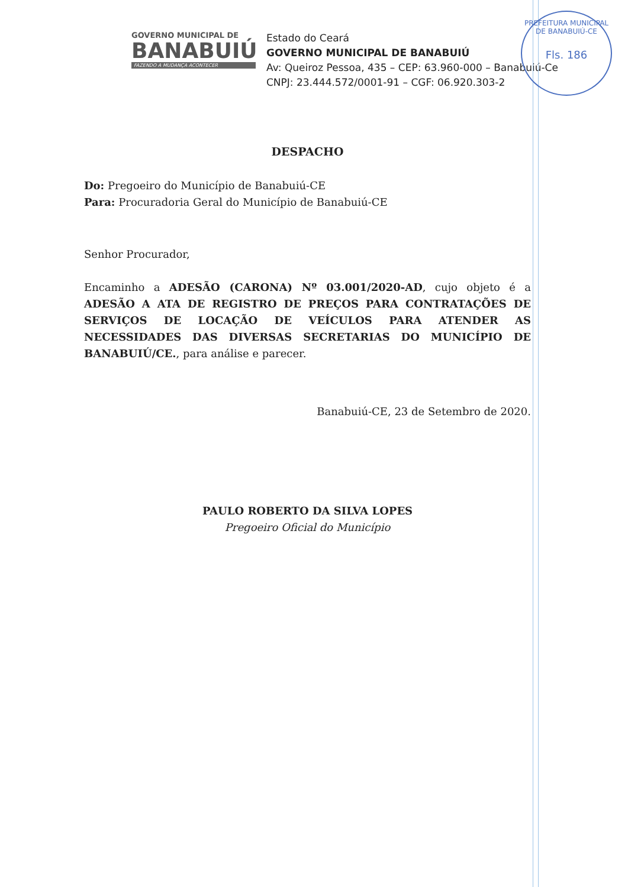PREFEITURA MUNICIPAL DE BANABUIÚ-CE
Fls. 186
GOVERNO MUNICIPAL DE
BANABUIÚ
FAZENDO A MUDANÇA ACONTECER
Estado do Ceará
GOVERNO MUNICIPAL DE BANABUIÚ
Av: Queiroz Pessoa, 435 – CEP: 63.960-000 – Banabuiú-Ce
CNPJ: 23.444.572/0001-91 – CGF: 06.920.303-2
DESPACHO
Do: Pregoeiro do Município de Banabuiú-CE
Para: Procuradoria Geral do Município de Banabuiú-CE
Senhor Procurador,
Encaminho a ADESÃO (CARONA) Nº 03.001/2020-AD, cujo objeto é a ADESÃO A ATA DE REGISTRO DE PREÇOS PARA CONTRATAÇÕES DE SERVIÇOS DE LOCAÇÃO DE VEÍCULOS PARA ATENDER AS NECESSIDADES DAS DIVERSAS SECRETARIAS DO MUNICÍPIO DE BANABUIÚ/CE., para análise e parecer.
Banabuiú-CE, 23 de Setembro de 2020.
PAULO ROBERTO DA SILVA LOPES
Pregoeiro Oficial do Município